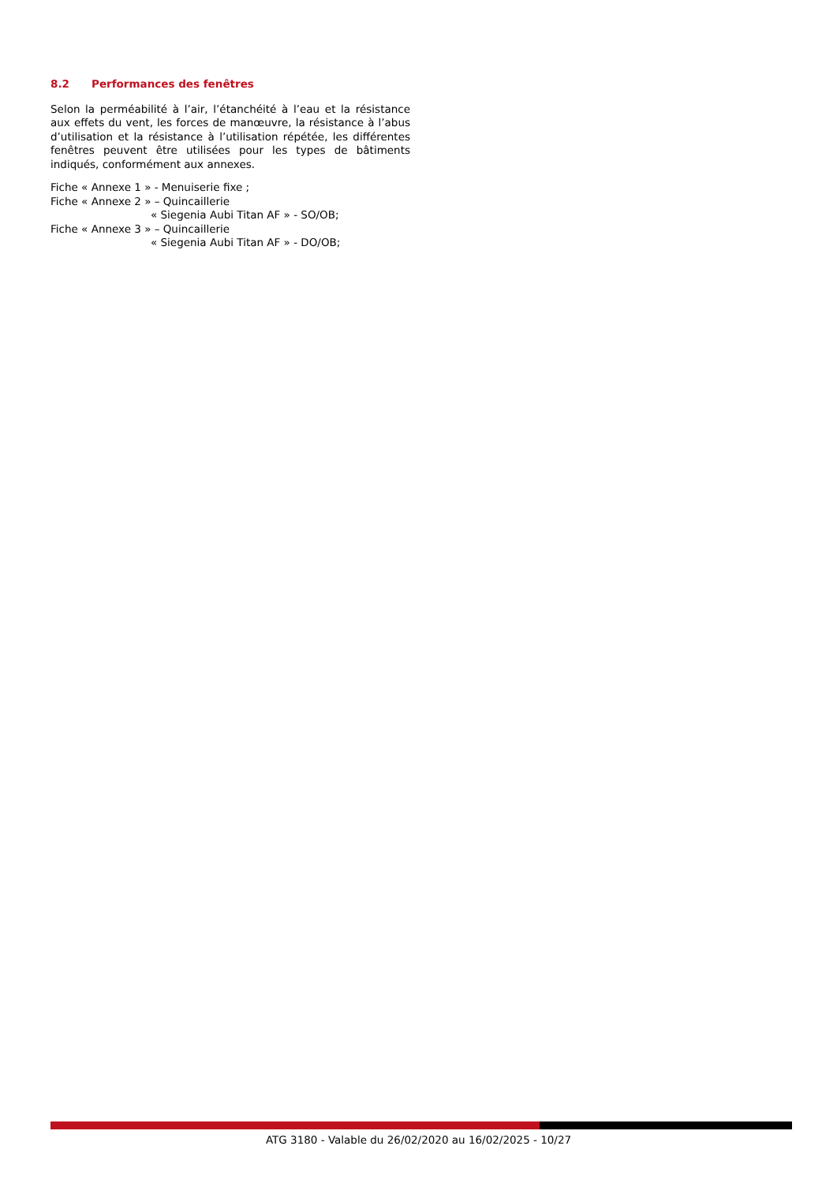8.2 Performances des fenêtres
Selon la perméabilité à l’air, l’étanchéité à l’eau et la résistance aux effets du vent, les forces de manœuvre, la résistance à l’abus d’utilisation et la résistance à l’utilisation répétée, les différentes fenêtres peuvent être utilisées pour les types de bâtiments indiqués, conformément aux annexes.
Fiche « Annexe 1 » - Menuiserie fixe ;
Fiche « Annexe 2 » – Quincaillerie
« Siegenia Aubi Titan AF » - SO/OB;
Fiche « Annexe 3 » – Quincaillerie
« Siegenia Aubi Titan AF » - DO/OB;
ATG 3180 - Valable du 26/02/2020 au 16/02/2025 - 10/27